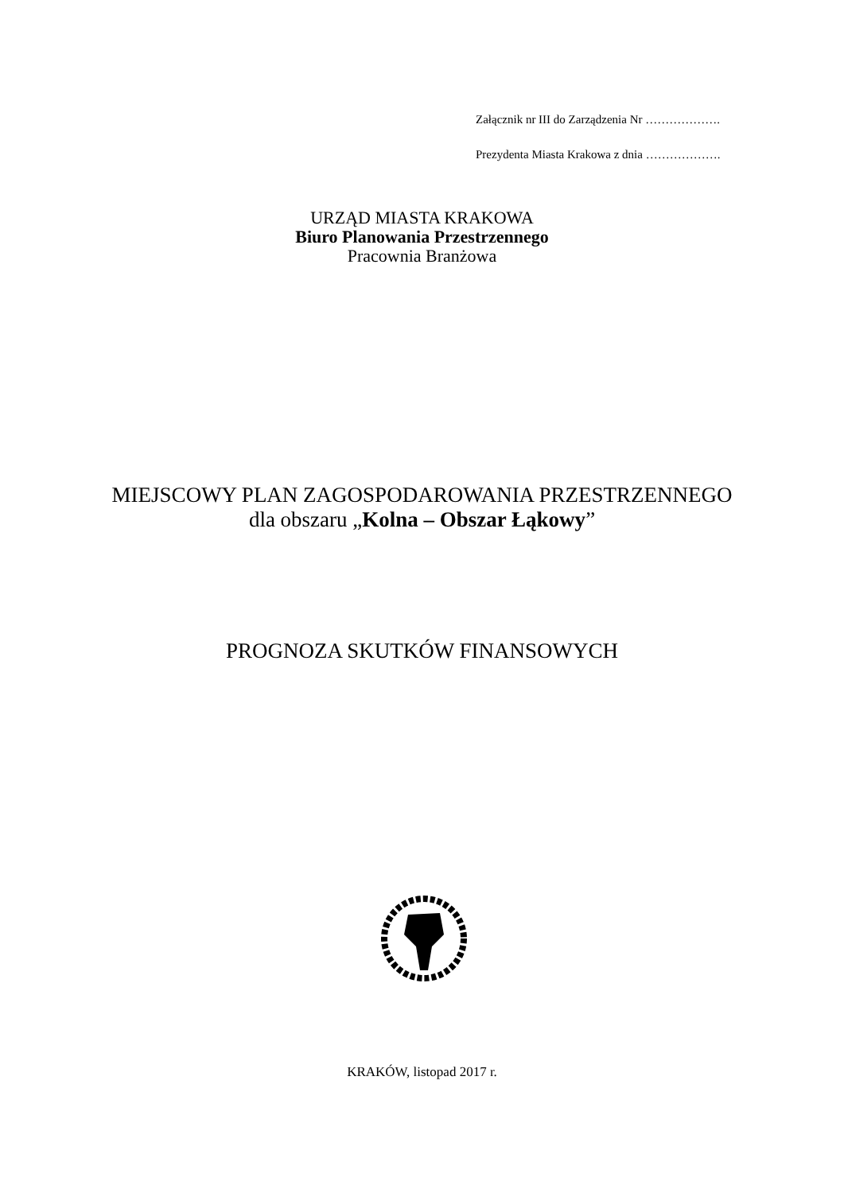Załącznik nr III do Zarządzenia Nr ……………….
Prezydenta Miasta Krakowa z dnia ……………….
URZĄD MIASTA KRAKOWA
Biuro Planowania Przestrzennego
Pracownia Branżowa
MIEJSCOWY PLAN ZAGOSPODAROWANIA PRZESTRZENNEGO
dla obszaru „Kolna – Obszar Łąkowy”
PROGNOZA SKUTKÓW FINANSOWYCH
KRAKÓW, listopad 2017 r.